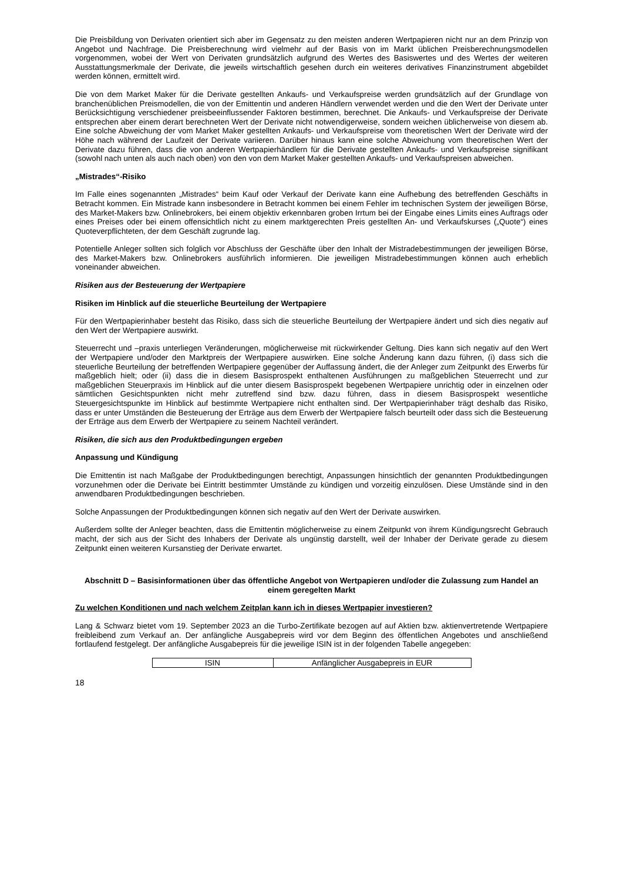Die Preisbildung von Derivaten orientiert sich aber im Gegensatz zu den meisten anderen Wertpapieren nicht nur an dem Prinzip von Angebot und Nachfrage. Die Preisberechnung wird vielmehr auf der Basis von im Markt üblichen Preisberechnungsmodellen vorgenommen, wobei der Wert von Derivaten grundsätzlich aufgrund des Wertes des Basiswertes und des Wertes der weiteren Ausstattungsmerkmale der Derivate, die jeweils wirtschaftlich gesehen durch ein weiteres derivatives Finanzinstrument abgebildet werden können, ermittelt wird.
Die von dem Market Maker für die Derivate gestellten Ankaufs- und Verkaufspreise werden grundsätzlich auf der Grundlage von branchenüblichen Preismodellen, die von der Emittentin und anderen Händlern verwendet werden und die den Wert der Derivate unter Berücksichtigung verschiedener preisbeeinflussender Faktoren bestimmen, berechnet. Die Ankaufs- und Verkaufspreise der Derivate entsprechen aber einem derart berechneten Wert der Derivate nicht notwendigerweise, sondern weichen üblicherweise von diesem ab. Eine solche Abweichung der vom Market Maker gestellten Ankaufs- und Verkaufspreise vom theoretischen Wert der Derivate wird der Höhe nach während der Laufzeit der Derivate variieren. Darüber hinaus kann eine solche Abweichung vom theoretischen Wert der Derivate dazu führen, dass die von anderen Wertpapierhändlern für die Derivate gestellten Ankaufs- und Verkaufspreise signifikant (sowohl nach unten als auch nach oben) von den von dem Market Maker gestellten Ankaufs- und Verkaufspreisen abweichen.
„Mistrades“-Risiko
Im Falle eines sogenannten „Mistrades“ beim Kauf oder Verkauf der Derivate kann eine Aufhebung des betreffenden Geschäfts in Betracht kommen. Ein Mistrade kann insbesondere in Betracht kommen bei einem Fehler im technischen System der jeweiligen Börse, des Market-Makers bzw. Onlinebrokers, bei einem objektiv erkennbaren groben Irrtum bei der Eingabe eines Limits eines Auftrags oder eines Preises oder bei einem offensichtlich nicht zu einem marktgerechten Preis gestellten An- und Verkaufskurses („Quote“) eines Quoteverpflichteten, der dem Geschäft zugrunde lag.
Potentielle Anleger sollten sich folglich vor Abschluss der Geschäfte über den Inhalt der Mistradebestimmungen der jeweiligen Börse, des Market-Makers bzw. Onlinebrokers ausführlich informieren. Die jeweiligen Mistradebestimmungen können auch erheblich voneinander abweichen.
Risiken aus der Besteuerung der Wertpapiere
Risiken im Hinblick auf die steuerliche Beurteilung der Wertpapiere
Für den Wertpapierinhaber besteht das Risiko, dass sich die steuerliche Beurteilung der Wertpapiere ändert und sich dies negativ auf den Wert der Wertpapiere auswirkt.
Steuerrecht und –praxis unterliegen Veränderungen, möglicherweise mit rückwirkender Geltung. Dies kann sich negativ auf den Wert der Wertpapiere und/oder den Marktpreis der Wertpapiere auswirken. Eine solche Änderung kann dazu führen, (i) dass sich die steuerliche Beurteilung der betreffenden Wertpapiere gegenüber der Auffassung ändert, die der Anleger zum Zeitpunkt des Erwerbs für maßgeblich hielt; oder (ii) dass die in diesem Basisprospekt enthaltenen Ausführungen zu maßgeblichen Steuerrecht und zur maßgeblichen Steuerpraxis im Hinblick auf die unter diesem Basisprospekt begebenen Wertpapiere unrichtig oder in einzelnen oder sämtlichen Gesichtspunkten nicht mehr zutreffend sind bzw. dazu führen, dass in diesem Basisprospekt wesentliche Steuergesichtspunkte im Hinblick auf bestimmte Wertpapiere nicht enthalten sind. Der Wertpapierinhaber trägt deshalb das Risiko, dass er unter Umständen die Besteuerung der Erträge aus dem Erwerb der Wertpapiere falsch beurteilt oder dass sich die Besteuerung der Erträge aus dem Erwerb der Wertpapiere zu seinem Nachteil verändert.
Risiken, die sich aus den Produktbedingungen ergeben
Anpassung und Kündigung
Die Emittentin ist nach Maßgabe der Produktbedingungen berechtigt, Anpassungen hinsichtlich der genannten Produktbedingungen vorzunehmen oder die Derivate bei Eintritt bestimmter Umstände zu kündigen und vorzeitig einzulösen. Diese Umstände sind in den anwendbaren Produktbedingungen beschrieben.
Solche Anpassungen der Produktbedingungen können sich negativ auf den Wert der Derivate auswirken.
Außerdem sollte der Anleger beachten, dass die Emittentin möglicherweise zu einem Zeitpunkt von ihrem Kündigungsrecht Gebrauch macht, der sich aus der Sicht des Inhabers der Derivate als ungünstig darstellt, weil der Inhaber der Derivate gerade zu diesem Zeitpunkt einen weiteren Kursanstieg der Derivate erwartet.
Abschnitt D – Basisinformationen über das öffentliche Angebot von Wertpapieren und/oder die Zulassung zum Handel an einem geregelten Markt
Zu welchen Konditionen und nach welchem Zeitplan kann ich in dieses Wertpapier investieren?
Lang & Schwarz bietet vom 19. September 2023 an die Turbo-Zertifikate bezogen auf auf Aktien bzw. aktienvertretende Wertpapiere freibleibend zum Verkauf an. Der anfängliche Ausgabepreis wird vor dem Beginn des öffentlichen Angebotes und anschließend fortlaufend festgelegt. Der anfängliche Ausgabepreis für die jeweilige ISIN ist in der folgenden Tabelle angegeben:
| ISIN | Anfänglicher Ausgabepreis in EUR |
18